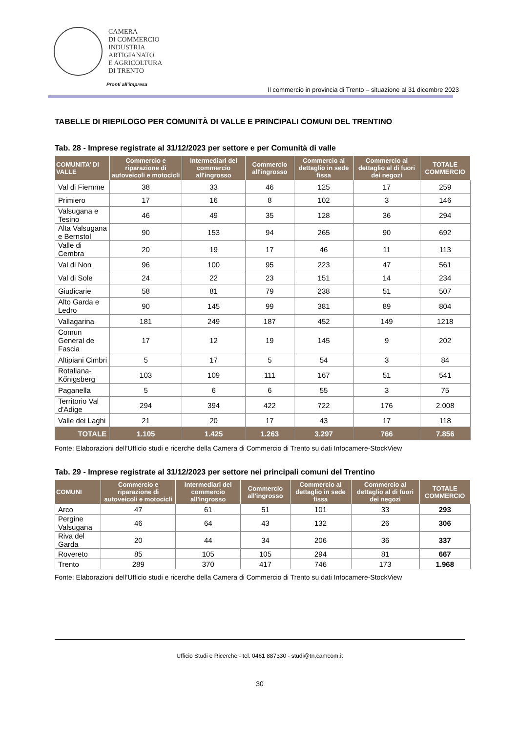CAMERA
DI COMMERCIO
INDUSTRIA
ARTIGIANATO
E AGRICOLTURA
DI TRENTO
Pronti all’impresa
Il commercio in provincia di Trento – situazione al 31 dicembre 2023
TABELLE DI RIEPILOGO PER COMUNITÀ DI VALLE E PRINCIPALI COMUNI DEL TRENTINO
Tab. 28 - Imprese registrate al 31/12/2023 per settore e per Comunità di valle
| COMUNITA’ DI VALLE | Commercio e riparazione di autoveicoli e motocicli | Intermediari del commercio all'ingrosso | Commercio all'ingrosso | Commercio al dettaglio in sede fissa | Commercio al dettaglio al di fuori dei negozi | TOTALE COMMERCIO |
| --- | --- | --- | --- | --- | --- | --- |
| Val di Fiemme | 38 | 33 | 46 | 125 | 17 | 259 |
| Primiero | 17 | 16 | 8 | 102 | 3 | 146 |
| Valsugana e Tesino | 46 | 49 | 35 | 128 | 36 | 294 |
| Alta Valsugana e Bernstol | 90 | 153 | 94 | 265 | 90 | 692 |
| Valle di Cembra | 20 | 19 | 17 | 46 | 11 | 113 |
| Val di Non | 96 | 100 | 95 | 223 | 47 | 561 |
| Val di Sole | 24 | 22 | 23 | 151 | 14 | 234 |
| Giudicarie | 58 | 81 | 79 | 238 | 51 | 507 |
| Alto Garda e Ledro | 90 | 145 | 99 | 381 | 89 | 804 |
| Vallagarina | 181 | 249 | 187 | 452 | 149 | 1218 |
| Comun General de Fascia | 17 | 12 | 19 | 145 | 9 | 202 |
| Altipiani Cimbri | 5 | 17 | 5 | 54 | 3 | 84 |
| Rotaliana-Kőnigsberg | 103 | 109 | 111 | 167 | 51 | 541 |
| Paganella | 5 | 6 | 6 | 55 | 3 | 75 |
| Territorio Val d'Adige | 294 | 394 | 422 | 722 | 176 | 2.008 |
| Valle dei Laghi | 21 | 20 | 17 | 43 | 17 | 118 |
| TOTALE | 1.105 | 1.425 | 1.263 | 3.297 | 766 | 7.856 |
Fonte: Elaborazioni dell’Ufficio studi e ricerche della Camera di Commercio di Trento su dati Infocamere-StockView
Tab. 29 - Imprese registrate al 31/12/2023 per settore nei principali comuni del Trentino
| COMUNI | Commercio e riparazione di autoveicoli e motocicli | Intermediari del commercio all'ingrosso | Commercio all'ingrosso | Commercio al dettaglio in sede fissa | Commercio al dettaglio al di fuori dei negozi | TOTALE COMMERCIO |
| --- | --- | --- | --- | --- | --- | --- |
| Arco | 47 | 61 | 51 | 101 | 33 | 293 |
| Pergine Valsugana | 46 | 64 | 43 | 132 | 26 | 306 |
| Riva del Garda | 20 | 44 | 34 | 206 | 36 | 337 |
| Rovereto | 85 | 105 | 105 | 294 | 81 | 667 |
| Trento | 289 | 370 | 417 | 746 | 173 | 1.968 |
Fonte: Elaborazioni dell’Ufficio studi e ricerche della Camera di Commercio di Trento su dati Infocamere-StockView
Ufficio Studi e Ricerche - tel. 0461 887330 - studi@tn.camcom.it
30